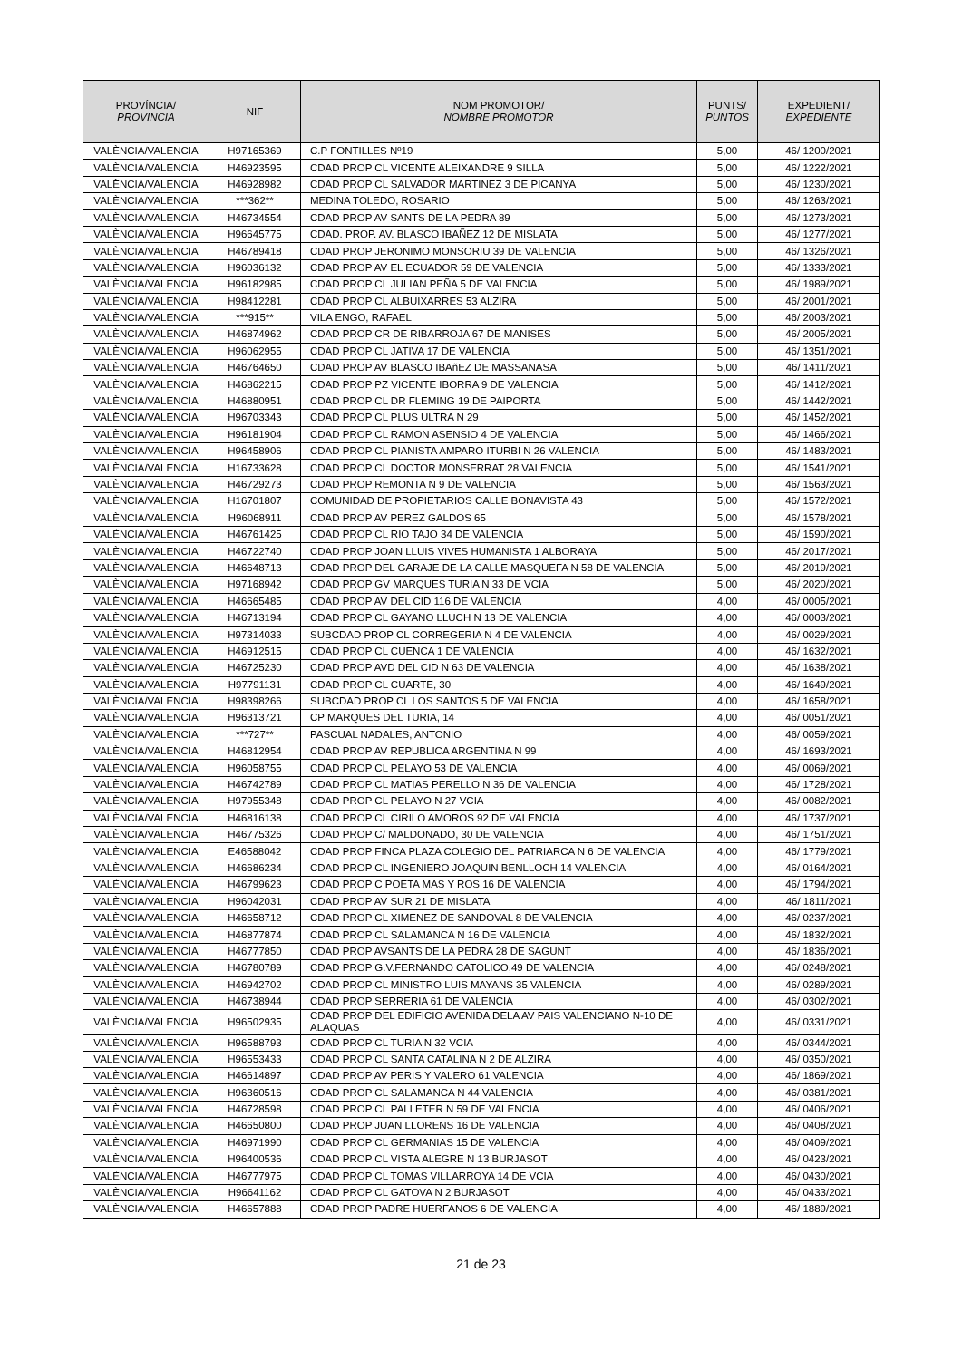| PROVÍNCIA/ PROVINCIA | NIF | NOM PROMOTOR/ NOMBRE PROMOTOR | PUNTS/ PUNTOS | EXPEDIENT/ EXPEDIENTE |
| --- | --- | --- | --- | --- |
| VALÈNCIA/VALENCIA | H97165369 | C.P FONTILLES Nº19 | 5,00 | 46/ 1200/2021 |
| VALÈNCIA/VALENCIA | H46923595 | CDAD PROP CL VICENTE ALEIXANDRE 9 SILLA | 5,00 | 46/ 1222/2021 |
| VALÈNCIA/VALENCIA | H46928982 | CDAD PROP CL SALVADOR MARTINEZ 3 DE PICANYA | 5,00 | 46/ 1230/2021 |
| VALÈNCIA/VALENCIA | ***362** | MEDINA TOLEDO, ROSARIO | 5,00 | 46/ 1263/2021 |
| VALÈNCIA/VALENCIA | H46734554 | CDAD PROP AV SANTS DE LA PEDRA 89 | 5,00 | 46/ 1273/2021 |
| VALÈNCIA/VALENCIA | H96645775 | CDAD. PROP. AV. BLASCO IBAÑEZ 12 DE MISLATA | 5,00 | 46/ 1277/2021 |
| VALÈNCIA/VALENCIA | H46789418 | CDAD PROP JERONIMO MONSORIU 39 DE VALENCIA | 5,00 | 46/ 1326/2021 |
| VALÈNCIA/VALENCIA | H96036132 | CDAD PROP AV EL ECUADOR 59 DE VALENCIA | 5,00 | 46/ 1333/2021 |
| VALÈNCIA/VALENCIA | H96182985 | CDAD PROP CL JULIAN PEÑA 5 DE VALENCIA | 5,00 | 46/ 1989/2021 |
| VALÈNCIA/VALENCIA | H98412281 | CDAD PROP CL ALBUIXARRES 53 ALZIRA | 5,00 | 46/ 2001/2021 |
| VALÈNCIA/VALENCIA | ***915** | VILA ENGO, RAFAEL | 5,00 | 46/ 2003/2021 |
| VALÈNCIA/VALENCIA | H46874962 | CDAD PROP CR DE RIBARROJA 67 DE MANISES | 5,00 | 46/ 2005/2021 |
| VALÈNCIA/VALENCIA | H96062955 | CDAD PROP CL JATIVA 17 DE VALENCIA | 5,00 | 46/ 1351/2021 |
| VALÈNCIA/VALENCIA | H46764650 | CDAD PROP AV BLASCO IBAñEZ DE MASSANASA | 5,00 | 46/ 1411/2021 |
| VALÈNCIA/VALENCIA | H46862215 | CDAD PROP PZ VICENTE IBORRA 9 DE VALENCIA | 5,00 | 46/ 1412/2021 |
| VALÈNCIA/VALENCIA | H46880951 | CDAD PROP CL DR FLEMING 19 DE PAIPORTA | 5,00 | 46/ 1442/2021 |
| VALÈNCIA/VALENCIA | H96703343 | CDAD PROP CL PLUS ULTRA N 29 | 5,00 | 46/ 1452/2021 |
| VALÈNCIA/VALENCIA | H96181904 | CDAD PROP CL RAMON ASENSIO 4 DE VALENCIA | 5,00 | 46/ 1466/2021 |
| VALÈNCIA/VALENCIA | H96458906 | CDAD PROP CL PIANISTA AMPARO ITURBI N 26 VALENCIA | 5,00 | 46/ 1483/2021 |
| VALÈNCIA/VALENCIA | H16733628 | CDAD PROP CL DOCTOR MONSERRAT 28 VALENCIA | 5,00 | 46/ 1541/2021 |
| VALÈNCIA/VALENCIA | H46729273 | CDAD PROP REMONTA N 9 DE VALENCIA | 5,00 | 46/ 1563/2021 |
| VALÈNCIA/VALENCIA | H16701807 | COMUNIDAD DE PROPIETARIOS CALLE BONAVISTA 43 | 5,00 | 46/ 1572/2021 |
| VALÈNCIA/VALENCIA | H96068911 | CDAD PROP AV PEREZ GALDOS 65 | 5,00 | 46/ 1578/2021 |
| VALÈNCIA/VALENCIA | H46761425 | CDAD PROP CL RIO TAJO 34 DE VALENCIA | 5,00 | 46/ 1590/2021 |
| VALÈNCIA/VALENCIA | H46722740 | CDAD PROP JOAN LLUIS VIVES HUMANISTA 1 ALBORAYA | 5,00 | 46/ 2017/2021 |
| VALÈNCIA/VALENCIA | H46648713 | CDAD PROP DEL GARAJE DE LA CALLE MASQUEFA N 58 DE VALENCIA | 5,00 | 46/ 2019/2021 |
| VALÈNCIA/VALENCIA | H97168942 | CDAD PROP GV MARQUES TURIA N 33 DE VCIA | 5,00 | 46/ 2020/2021 |
| VALÈNCIA/VALENCIA | H46665485 | CDAD PROP AV DEL CID 116 DE VALENCIA | 4,00 | 46/ 0005/2021 |
| VALÈNCIA/VALENCIA | H46713194 | CDAD PROP CL GAYANO LLUCH N 13 DE VALENCIA | 4,00 | 46/ 0003/2021 |
| VALÈNCIA/VALENCIA | H97314033 | SUBCDAD PROP CL CORREGERIA N 4 DE VALENCIA | 4,00 | 46/ 0029/2021 |
| VALÈNCIA/VALENCIA | H46912515 | CDAD PROP CL CUENCA 1 DE VALENCIA | 4,00 | 46/ 1632/2021 |
| VALÈNCIA/VALENCIA | H46725230 | CDAD PROP AVD DEL CID N 63 DE VALENCIA | 4,00 | 46/ 1638/2021 |
| VALÈNCIA/VALENCIA | H97791131 | CDAD PROP CL CUARTE, 30 | 4,00 | 46/ 1649/2021 |
| VALÈNCIA/VALENCIA | H98398266 | SUBCDAD PROP CL LOS SANTOS 5 DE VALENCIA | 4,00 | 46/ 1658/2021 |
| VALÈNCIA/VALENCIA | H96313721 | CP MARQUES DEL TURIA, 14 | 4,00 | 46/ 0051/2021 |
| VALÈNCIA/VALENCIA | ***727** | PASCUAL NADALES, ANTONIO | 4,00 | 46/ 0059/2021 |
| VALÈNCIA/VALENCIA | H46812954 | CDAD PROP AV REPUBLICA ARGENTINA N 99 | 4,00 | 46/ 1693/2021 |
| VALÈNCIA/VALENCIA | H96058755 | CDAD PROP CL PELAYO 53 DE VALENCIA | 4,00 | 46/ 0069/2021 |
| VALÈNCIA/VALENCIA | H46742789 | CDAD PROP CL MATIAS PERELLO N 36 DE VALENCIA | 4,00 | 46/ 1728/2021 |
| VALÈNCIA/VALENCIA | H97955348 | CDAD PROP CL PELAYO N 27 VCIA | 4,00 | 46/ 0082/2021 |
| VALÈNCIA/VALENCIA | H46816138 | CDAD PROP CL CIRILO AMOROS 92 DE VALENCIA | 4,00 | 46/ 1737/2021 |
| VALÈNCIA/VALENCIA | H46775326 | CDAD PROP C/ MALDONADO, 30 DE VALENCIA | 4,00 | 46/ 1751/2021 |
| VALÈNCIA/VALENCIA | E46588042 | CDAD PROP FINCA PLAZA COLEGIO DEL PATRIARCA N 6 DE VALENCIA | 4,00 | 46/ 1779/2021 |
| VALÈNCIA/VALENCIA | H46686234 | CDAD PROP CL INGENIERO JOAQUIN BENLLOCH 14 VALENCIA | 4,00 | 46/ 0164/2021 |
| VALÈNCIA/VALENCIA | H46799623 | CDAD PROP C POETA MAS Y ROS 16 DE VALENCIA | 4,00 | 46/ 1794/2021 |
| VALÈNCIA/VALENCIA | H96042031 | CDAD PROP AV SUR 21 DE MISLATA | 4,00 | 46/ 1811/2021 |
| VALÈNCIA/VALENCIA | H46658712 | CDAD PROP CL XIMENEZ DE SANDOVAL 8 DE VALENCIA | 4,00 | 46/ 0237/2021 |
| VALÈNCIA/VALENCIA | H46877874 | CDAD PROP CL SALAMANCA N 16 DE VALENCIA | 4,00 | 46/ 1832/2021 |
| VALÈNCIA/VALENCIA | H46777850 | CDAD PROP AVSANTS DE LA PEDRA 28 DE SAGUNT | 4,00 | 46/ 1836/2021 |
| VALÈNCIA/VALENCIA | H46780789 | CDAD PROP G.V.FERNANDO CATOLICO,49 DE VALENCIA | 4,00 | 46/ 0248/2021 |
| VALÈNCIA/VALENCIA | H46942702 | CDAD PROP CL MINISTRO LUIS MAYANS 35 VALENCIA | 4,00 | 46/ 0289/2021 |
| VALÈNCIA/VALENCIA | H46738944 | CDAD PROP SERRERIA 61 DE VALENCIA | 4,00 | 46/ 0302/2021 |
| VALÈNCIA/VALENCIA | H96502935 | CDAD PROP DEL EDIFICIO AVENIDA DELA AV PAIS VALENCIANO N-10 DE ALAQUAS | 4,00 | 46/ 0331/2021 |
| VALÈNCIA/VALENCIA | H96588793 | CDAD PROP CL TURIA N 32 VCIA | 4,00 | 46/ 0344/2021 |
| VALÈNCIA/VALENCIA | H96553433 | CDAD PROP CL SANTA CATALINA N 2 DE ALZIRA | 4,00 | 46/ 0350/2021 |
| VALÈNCIA/VALENCIA | H46614897 | CDAD PROP AV PERIS Y VALERO 61 VALENCIA | 4,00 | 46/ 1869/2021 |
| VALÈNCIA/VALENCIA | H96360516 | CDAD PROP CL SALAMANCA N 44 VALENCIA | 4,00 | 46/ 0381/2021 |
| VALÈNCIA/VALENCIA | H46728598 | CDAD PROP CL PALLETER N 59 DE VALENCIA | 4,00 | 46/ 0406/2021 |
| VALÈNCIA/VALENCIA | H46650800 | CDAD PROP JUAN LLORENS 16 DE VALENCIA | 4,00 | 46/ 0408/2021 |
| VALÈNCIA/VALENCIA | H46971990 | CDAD PROP CL GERMANIAS 15 DE VALENCIA | 4,00 | 46/ 0409/2021 |
| VALÈNCIA/VALENCIA | H96400536 | CDAD PROP CL VISTA ALEGRE N 13 BURJASOT | 4,00 | 46/ 0423/2021 |
| VALÈNCIA/VALENCIA | H46777975 | CDAD PROP CL TOMAS VILLARROYA 14 DE VCIA | 4,00 | 46/ 0430/2021 |
| VALÈNCIA/VALENCIA | H96641162 | CDAD PROP CL GATOVA N 2 BURJASOT | 4,00 | 46/ 0433/2021 |
| VALÈNCIA/VALENCIA | H46657888 | CDAD PROP PADRE HUERFANOS 6 DE VALENCIA | 4,00 | 46/ 1889/2021 |
21 de 23